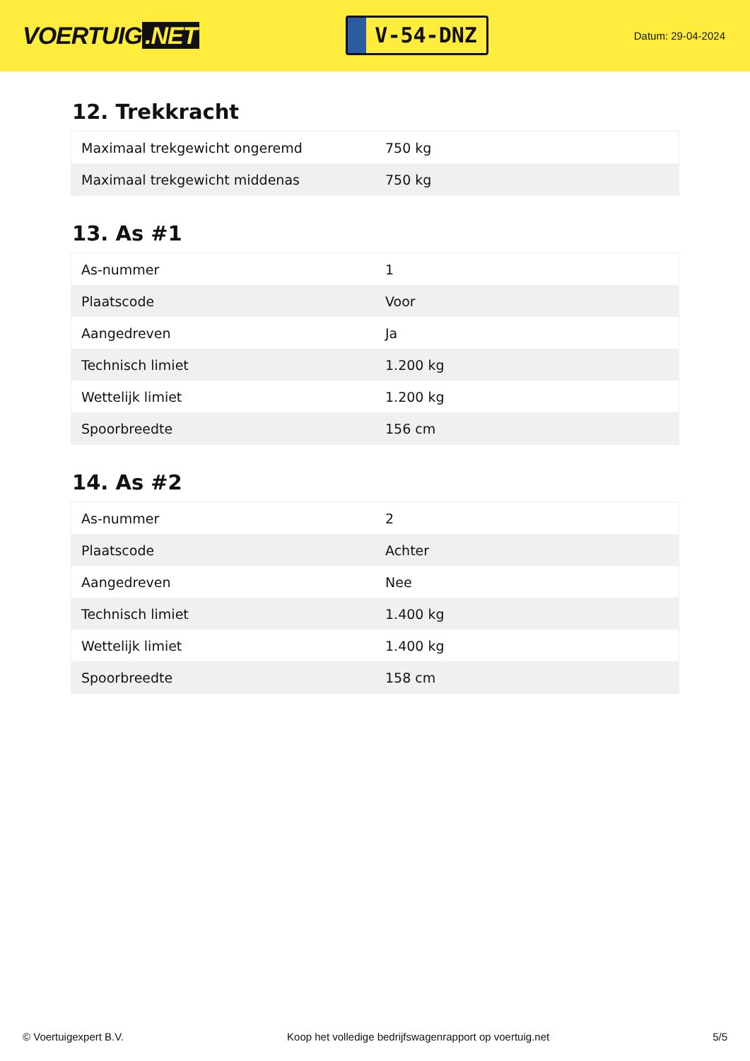VOERTUIG.NET
V-54-DNZ
Datum: 29-04-2024
12. Trekkracht
| Maximaal trekgewicht ongeremd | 750 kg |
| Maximaal trekgewicht middenas | 750 kg |
13. As #1
| As-nummer | 1 |
| Plaatscode | Voor |
| Aangedreven | Ja |
| Technisch limiet | 1.200 kg |
| Wettelijk limiet | 1.200 kg |
| Spoorbreedte | 156 cm |
14. As #2
| As-nummer | 2 |
| Plaatscode | Achter |
| Aangedreven | Nee |
| Technisch limiet | 1.400 kg |
| Wettelijk limiet | 1.400 kg |
| Spoorbreedte | 158 cm |
© Voertuigexpert B.V. Koop het volledige bedrijfswagenrapport op voertuig.net 5/5